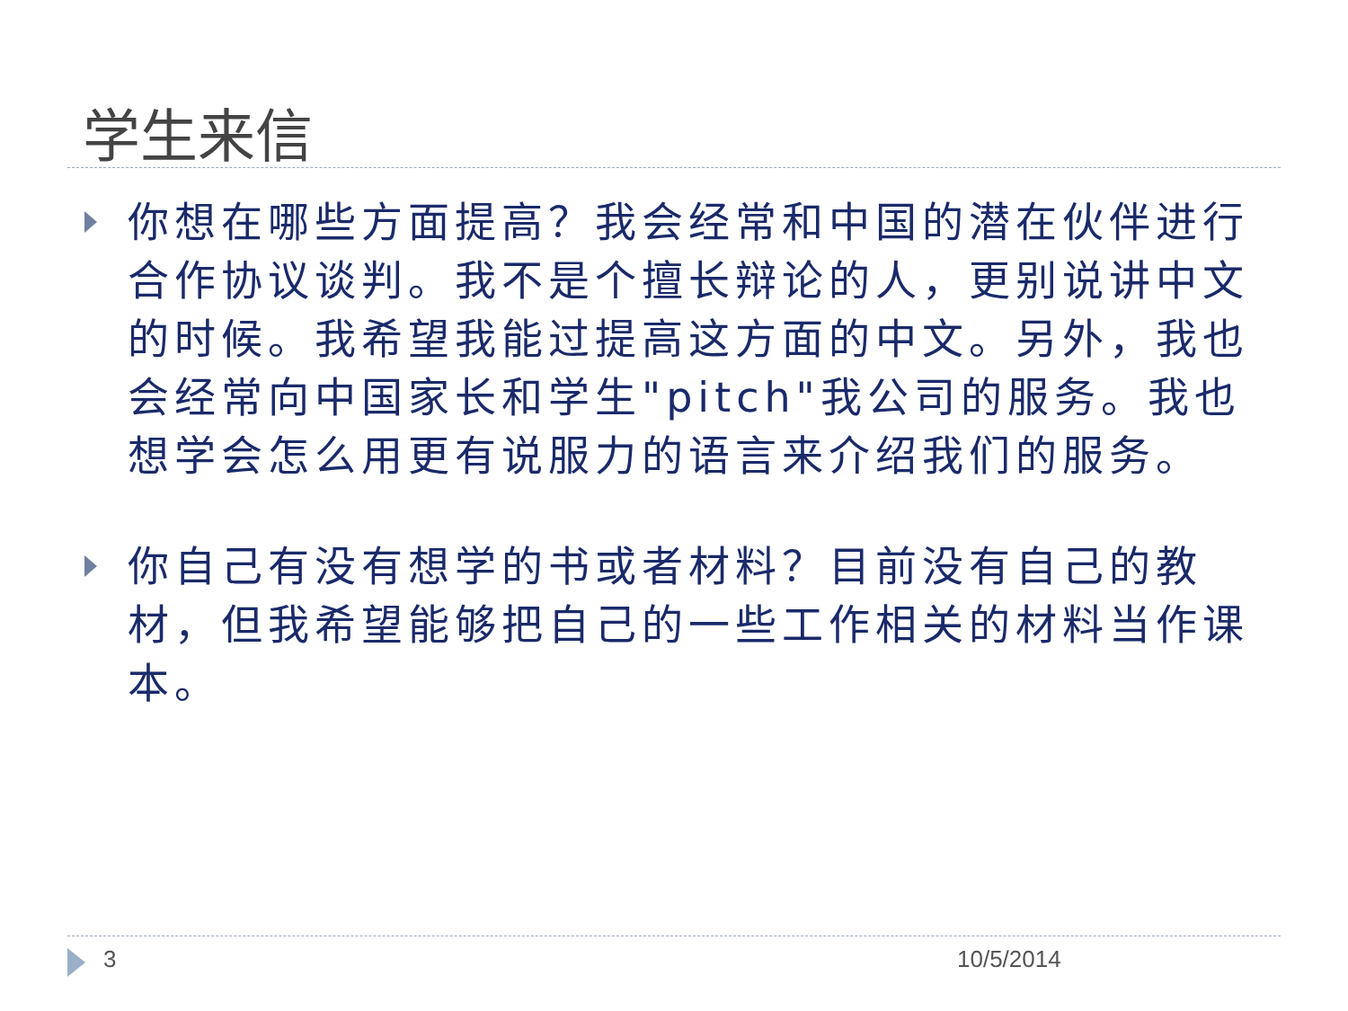学生来信
你想在哪些方面提高？我会经常和中国的潜在伙伴进行合作协议谈判。我不是个擅长辩论的人，更别说讲中文的时候。我希望我能过提高这方面的中文。另外，我也会经常向中国家长和学生"pitch"我公司的服务。我也想学会怎么用更有说服力的语言来介绍我们的服务。
你自己有没有想学的书或者材料？目前没有自己的教材，但我希望能够把自己的一些工作相关的材料当作课本。
3 10/5/2014